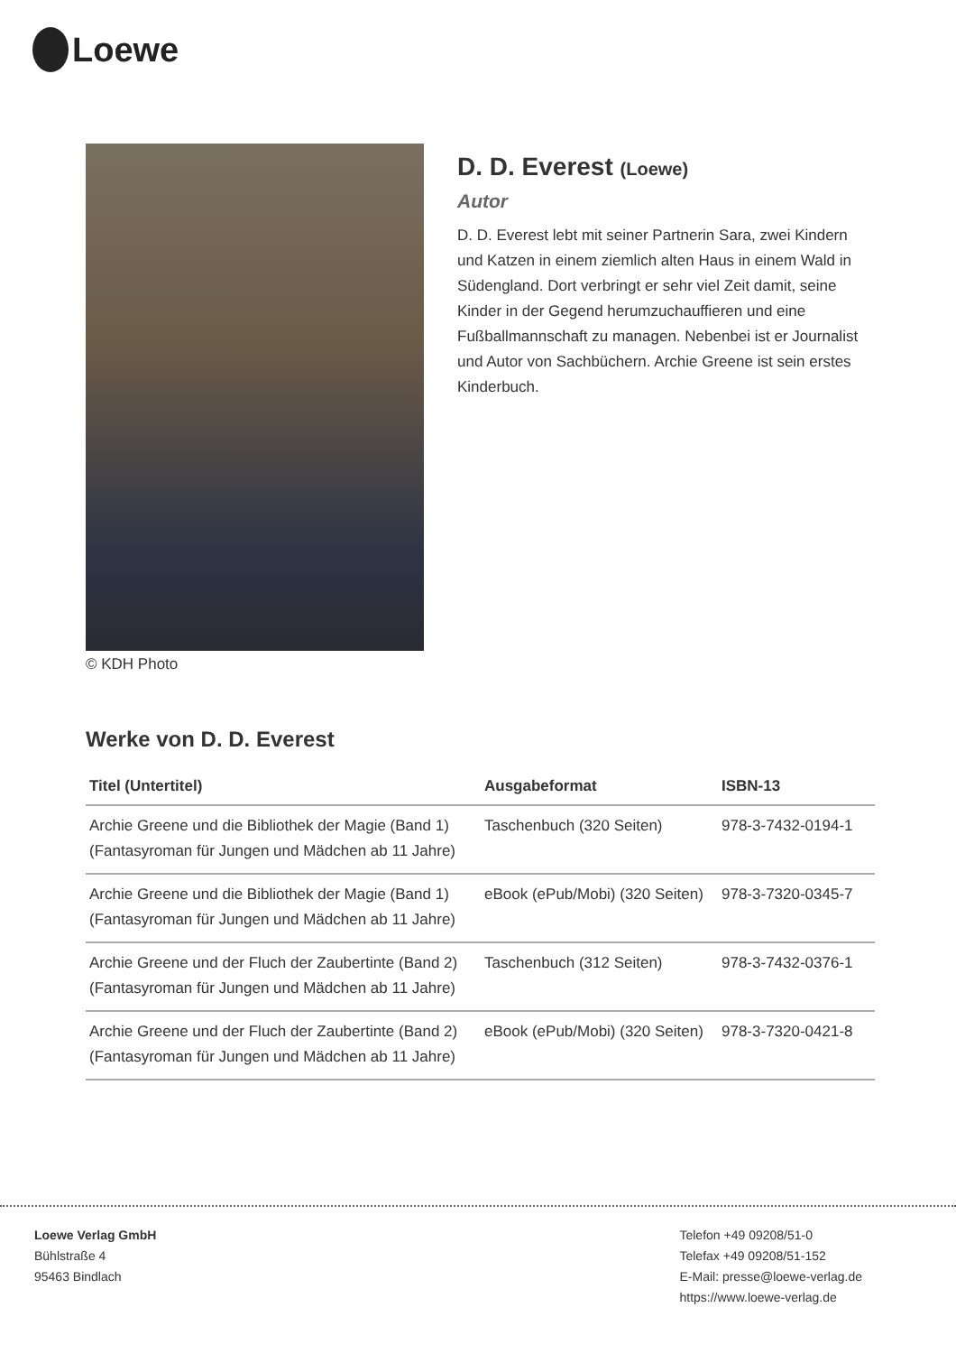Loewe
© KDH Photo
D. D. Everest (Loewe)
Autor
D. D. Everest lebt mit seiner Partnerin Sara, zwei Kindern und Katzen in einem ziemlich alten Haus in einem Wald in Südengland. Dort verbringt er sehr viel Zeit damit, seine Kinder in der Gegend herumzuchauffieren und eine Fußballmannschaft zu managen. Nebenbei ist er Journalist und Autor von Sachbüchern. Archie Greene ist sein erstes Kinderbuch.
Werke von D. D. Everest
| Titel (Untertitel) | Ausgabeformat | ISBN-13 |
| --- | --- | --- |
| Archie Greene und die Bibliothek der Magie (Band 1) (Fantasyroman für Jungen und Mädchen ab 11 Jahre) | Taschenbuch (320 Seiten) | 978-3-7432-0194-1 |
| Archie Greene und die Bibliothek der Magie (Band 1) (Fantasyroman für Jungen und Mädchen ab 11 Jahre) | eBook (ePub/Mobi) (320 Seiten) | 978-3-7320-0345-7 |
| Archie Greene und der Fluch der Zaubertinte (Band 2) (Fantasyroman für Jungen und Mädchen ab 11 Jahre) | Taschenbuch (312 Seiten) | 978-3-7432-0376-1 |
| Archie Greene und der Fluch der Zaubertinte (Band 2) (Fantasyroman für Jungen und Mädchen ab 11 Jahre) | eBook (ePub/Mobi) (320 Seiten) | 978-3-7320-0421-8 |
Loewe Verlag GmbH
Bühlstraße 4
95463 Bindlach
Telefon +49 09208/51-0
Telefax +49 09208/51-152
E-Mail: presse@loewe-verlag.de
https://www.loewe-verlag.de